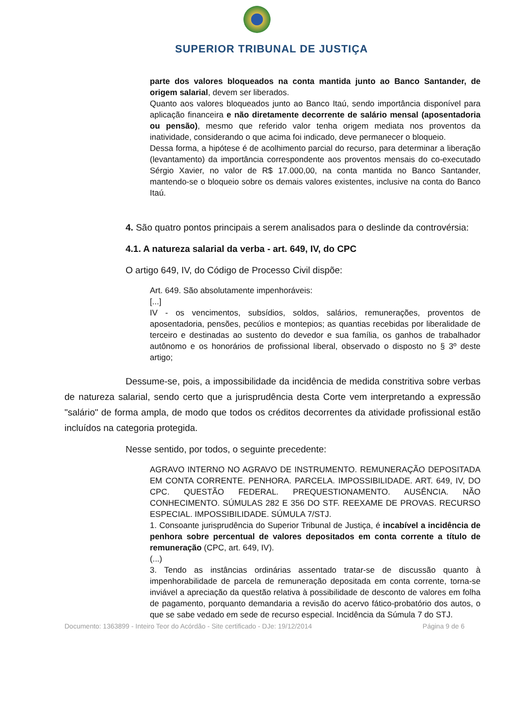SUPERIOR TRIBUNAL DE JUSTIÇA
parte dos valores bloqueados na conta mantida junto ao Banco Santander, de origem salarial, devem ser liberados.
Quanto aos valores bloqueados junto ao Banco Itaú, sendo importância disponível para aplicação financeira e não diretamente decorrente de salário mensal (aposentadoria ou pensão), mesmo que referido valor tenha origem mediata nos proventos da inatividade, considerando o que acima foi indicado, deve permanecer o bloqueio.
Dessa forma, a hipótese é de acolhimento parcial do recurso, para determinar a liberação (levantamento) da importância correspondente aos proventos mensais do co-executado Sérgio Xavier, no valor de R$ 17.000,00, na conta mantida no Banco Santander, mantendo-se o bloqueio sobre os demais valores existentes, inclusive na conta do Banco Itaú.
4. São quatro pontos principais a serem analisados para o deslinde da controvérsia:
4.1. A natureza salarial da verba - art. 649, IV, do CPC
O artigo 649, IV, do Código de Processo Civil dispõe:
Art. 649. São absolutamente impenhoráveis:
[...]
IV - os vencimentos, subsídios, soldos, salários, remunerações, proventos de aposentadoria, pensões, pecúlios e montepios; as quantias recebidas por liberalidade de terceiro e destinadas ao sustento do devedor e sua família, os ganhos de trabalhador autônomo e os honorários de profissional liberal, observado o disposto no § 3º deste artigo;
Dessume-se, pois, a impossibilidade da incidência de medida constritiva sobre verbas de natureza salarial, sendo certo que a jurisprudência desta Corte vem interpretando a expressão "salário" de forma ampla, de modo que todos os créditos decorrentes da atividade profissional estão incluídos na categoria protegida.
Nesse sentido, por todos, o seguinte precedente:
AGRAVO INTERNO NO AGRAVO DE INSTRUMENTO. REMUNERAÇÃO DEPOSITADA EM CONTA CORRENTE. PENHORA. PARCELA. IMPOSSIBILIDADE. ART. 649, IV, DO CPC. QUESTÃO FEDERAL. PREQUESTIONAMENTO. AUSÊNCIA. NÃO CONHECIMENTO. SÚMULAS 282 E 356 DO STF. REEXAME DE PROVAS. RECURSO ESPECIAL. IMPOSSIBILIDADE. SÚMULA 7/STJ.
1. Consoante jurisprudência do Superior Tribunal de Justiça, é incabível a incidência de penhora sobre percentual de valores depositados em conta corrente a título de remuneração (CPC, art. 649, IV).
(...)
3. Tendo as instâncias ordinárias assentado tratar-se de discussão quanto à impenhorabilidade de parcela de remuneração depositada em conta corrente, torna-se inviável a apreciação da questão relativa à possibilidade de desconto de valores em folha de pagamento, porquanto demandaria a revisão do acervo fático-probatório dos autos, o que se sabe vedado em sede de recurso especial. Incidência da Súmula 7 do STJ.
Documento: 1363899 - Inteiro Teor do Acórdão - Site certificado - DJe: 19/12/2014 Página 9 de 6